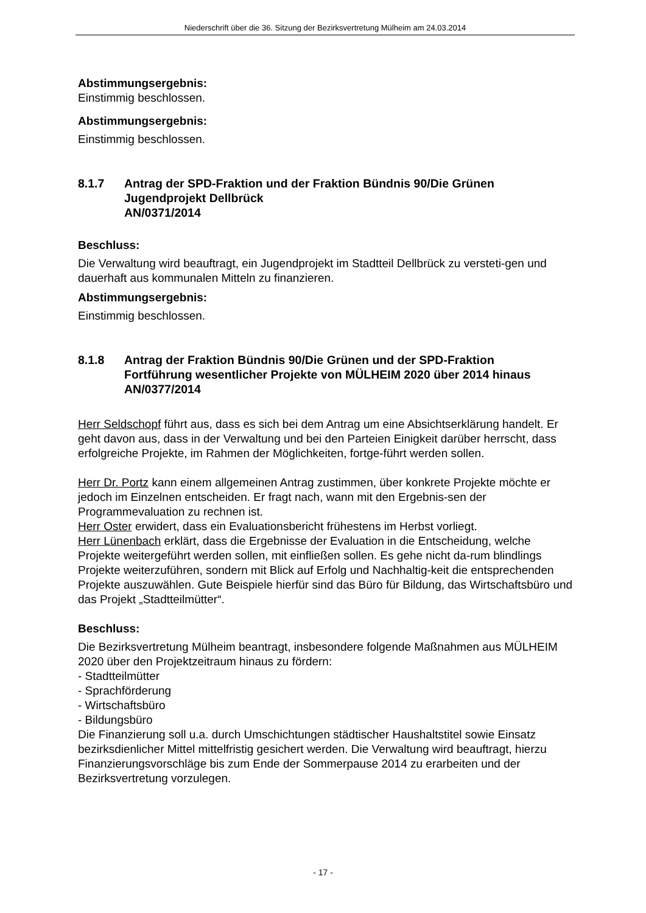Niederschrift über die 36. Sitzung der Bezirksvertretung Mülheim am 24.03.2014
Abstimmungsergebnis:
Einstimmig beschlossen.
Abstimmungsergebnis:
Einstimmig beschlossen.
8.1.7 Antrag der SPD-Fraktion und der Fraktion Bündnis 90/Die Grünen
Jugendprojekt Dellbrück
AN/0371/2014
Beschluss:
Die Verwaltung wird beauftragt, ein Jugendprojekt im Stadtteil Dellbrück zu versteti-gen und dauerhaft aus kommunalen Mitteln zu finanzieren.
Abstimmungsergebnis:
Einstimmig beschlossen.
8.1.8 Antrag der Fraktion Bündnis 90/Die Grünen und der SPD-Fraktion
Fortführung wesentlicher Projekte von MÜLHEIM 2020 über 2014 hinaus
AN/0377/2014
Herr Seldschopf führt aus, dass es sich bei dem Antrag um eine Absichtserklärung handelt. Er geht davon aus, dass in der Verwaltung und bei den Parteien Einigkeit darüber herrscht, dass erfolgreiche Projekte, im Rahmen der Möglichkeiten, fortge-führt werden sollen.
Herr Dr. Portz kann einem allgemeinen Antrag zustimmen, über konkrete Projekte möchte er jedoch im Einzelnen entscheiden. Er fragt nach, wann mit den Ergebnis-sen der Programmevaluation zu rechnen ist.
Herr Oster erwidert, dass ein Evaluationsbericht frühestens im Herbst vorliegt.
Herr Lünenbach erklärt, dass die Ergebnisse der Evaluation in die Entscheidung, welche Projekte weitergeführt werden sollen, mit einfließen sollen. Es gehe nicht da-rum blindlings Projekte weiterzuführen, sondern mit Blick auf Erfolg und Nachhaltig-keit die entsprechenden Projekte auszuwählen. Gute Beispiele hierfür sind das Büro für Bildung, das Wirtschaftsbüro und das Projekt „Stadtteilmütter“.
Beschluss:
Die Bezirksvertretung Mülheim beantragt, insbesondere folgende Maßnahmen aus MÜLHEIM 2020 über den Projektzeitraum hinaus zu fördern:
- Stadtteilmütter
- Sprachförderung
- Wirtschaftsbüro
- Bildungsbüro
Die Finanzierung soll u.a. durch Umschichtungen städtischer Haushaltstitel sowie Einsatz bezirksdienlicher Mittel mittelfristig gesichert werden. Die Verwaltung wird beauftragt, hierzu Finanzierungsvorschläge bis zum Ende der Sommerpause 2014 zu erarbeiten und der Bezirksvertretung vorzulegen.
- 17 -